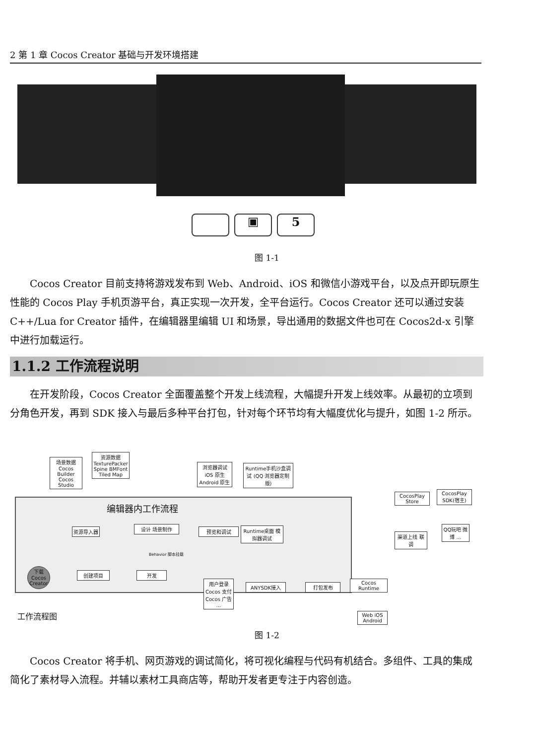2 第 1 章 Cocos Creator 基础与开发环境搭建
▣ 5
图 1-1
Cocos Creator 目前支持将游戏发布到 Web、Android、iOS 和微信小游戏平台，以及点开即玩原生性能的 Cocos Play 手机页游平台，真正实现一次开发，全平台运行。Cocos Creator 还可以通过安装 C++/Lua for Creator 插件，在编辑器里编辑 UI 和场景，导出通用的数据文件也可在 Cocos2d-x 引擎中进行加载运行。
1.1.2 工作流程说明
在开发阶段，Cocos Creator 全面覆盖整个开发上线流程，大幅提升开发上线效率。从最初的立项到分角色开发，再到 SDK 接入与最后多种平台打包，针对每个环节均有大幅度优化与提升，如图 1-2 所示。
编辑器内工作流程
场景数据 Cocos Builder Cocos Studio
资源数据 TexturePacker Spine BMFont Tiled Map
资源导入器 设计 场景制作 预览和调试
Runtime桌面 模拟器调试
浏览器调试 iOS 原生 Android 原生
Runtime手机沙盒调试 (QQ 浏览器定制版)
Behavior 脚本挂载
下载 Cocos Creator
创建项目 开发
用户登录 Cocos 支付 Cocos 广告 …
ANYSDK接入 打包发布
Cocos Runtime
Web iOS Android
CocosPlay Store
CocosPlay SDK(宿主)
渠道上线 联调
QQ玩吧 微博 …
工作流程图
图 1-2
Cocos Creator 将手机、网页游戏的调试简化，将可视化编程与代码有机结合。多组件、工具的集成简化了素材导入流程。并辅以素材工具商店等，帮助开发者更专注于内容创造。